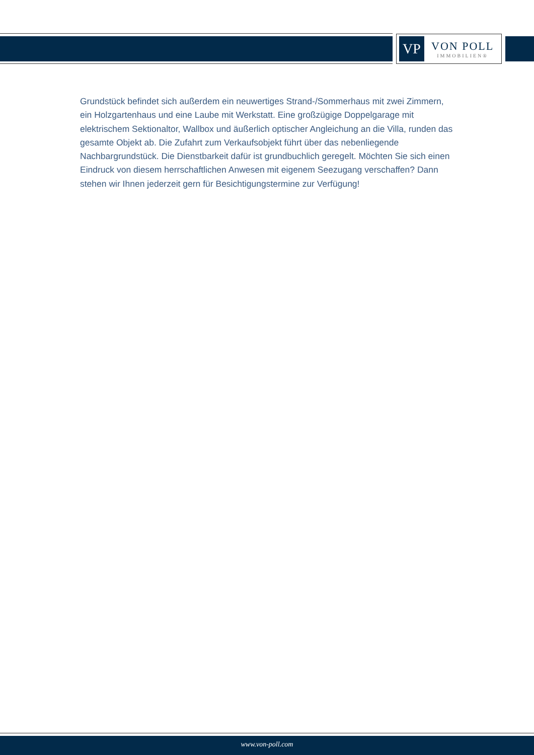VP
VON POLL
IMMOBILIEN®
Grundstück befindet sich außerdem ein neuwertiges Strand-/Sommerhaus mit zwei Zimmern, ein Holzgartenhaus und eine Laube mit Werkstatt. Eine großzügige Doppelgarage mit elektrischem Sektionaltor, Wallbox und äußerlich optischer Angleichung an die Villa, runden das gesamte Objekt ab. Die Zufahrt zum Verkaufsobjekt führt über das nebenliegende Nachbargrundstück. Die Dienstbarkeit dafür ist grundbuchlich geregelt. Möchten Sie sich einen Eindruck von diesem herrschaftlichen Anwesen mit eigenem Seezugang verschaffen? Dann stehen wir Ihnen jederzeit gern für Besichtigungstermine zur Verfügung!
www.von-poll.com